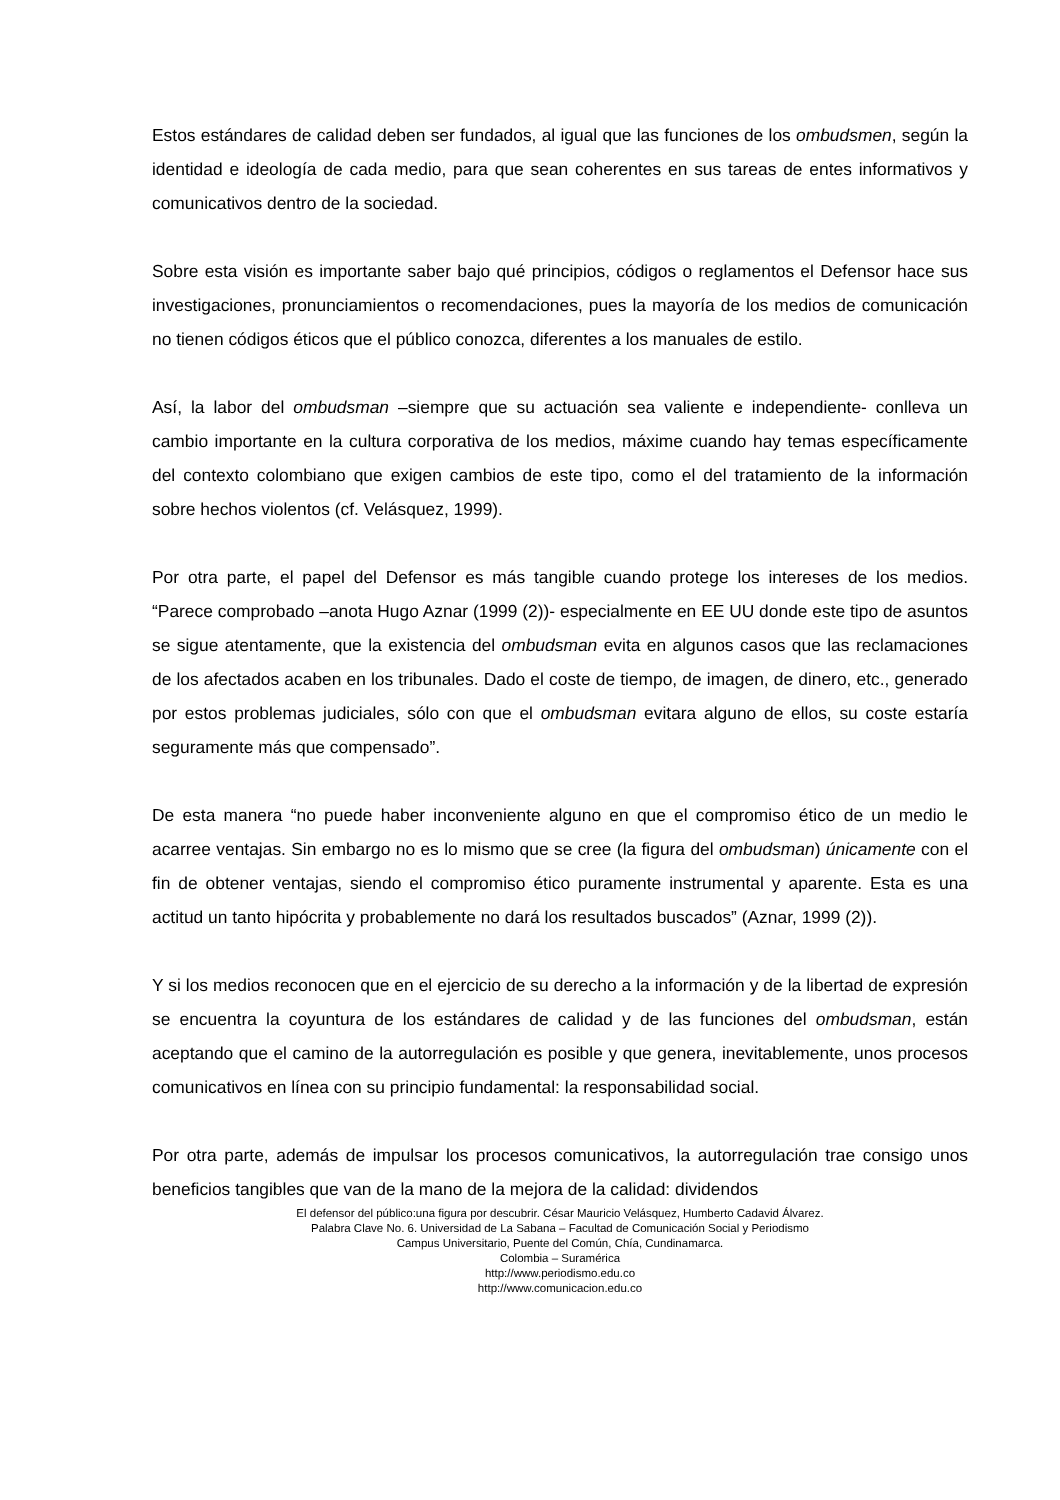Estos estándares de calidad deben ser fundados, al igual que las funciones de los ombudsmen, según la identidad e ideología de cada medio, para que sean coherentes en sus tareas de entes informativos y comunicativos dentro de la sociedad.
Sobre esta visión es importante saber bajo qué principios, códigos o reglamentos el Defensor hace sus investigaciones, pronunciamientos o recomendaciones, pues la mayoría de los medios de comunicación no tienen códigos éticos que el público conozca, diferentes a los manuales de estilo.
Así, la labor del ombudsman –siempre que su actuación sea valiente e independiente- conlleva un cambio importante en la cultura corporativa de los medios, máxime cuando hay temas específicamente del contexto colombiano que exigen cambios de este tipo, como el del tratamiento de la información sobre hechos violentos (cf. Velásquez, 1999).
Por otra parte, el papel del Defensor es más tangible cuando protege los intereses de los medios. “Parece comprobado –anota Hugo Aznar (1999 (2))- especialmente en EE UU donde este tipo de asuntos se sigue atentamente, que la existencia del ombudsman evita en algunos casos que las reclamaciones de los afectados acaben en los tribunales. Dado el coste de tiempo, de imagen, de dinero, etc., generado por estos problemas judiciales, sólo con que el ombudsman evitara alguno de ellos, su coste estaría seguramente más que compensado”.
De esta manera “no puede haber inconveniente alguno en que el compromiso ético de un medio le acarree ventajas. Sin embargo no es lo mismo que se cree (la figura del ombudsman) únicamente con el fin de obtener ventajas, siendo el compromiso ético puramente instrumental y aparente. Esta es una actitud un tanto hipócrita y probablemente no dará los resultados buscados” (Aznar, 1999 (2)).
Y si los medios reconocen que en el ejercicio de su derecho a la información y de la libertad de expresión se encuentra la coyuntura de los estándares de calidad y de las funciones del ombudsman, están aceptando que el camino de la autorregulación es posible y que genera, inevitablemente, unos procesos comunicativos en línea con su principio fundamental: la responsabilidad social.
Por otra parte, además de impulsar los procesos comunicativos, la autorregulación trae consigo unos beneficios tangibles que van de la mano de la mejora de la calidad: dividendos
El defensor del público:una figura por descubrir. César Mauricio Velásquez, Humberto Cadavid Álvarez.
Palabra Clave No. 6. Universidad de La Sabana – Facultad de Comunicación Social y Periodismo
Campus Universitario, Puente del Común, Chía, Cundinamarca.
Colombia – Suramérica
http://www.periodismo.edu.co
http://www.comunicacion.edu.co